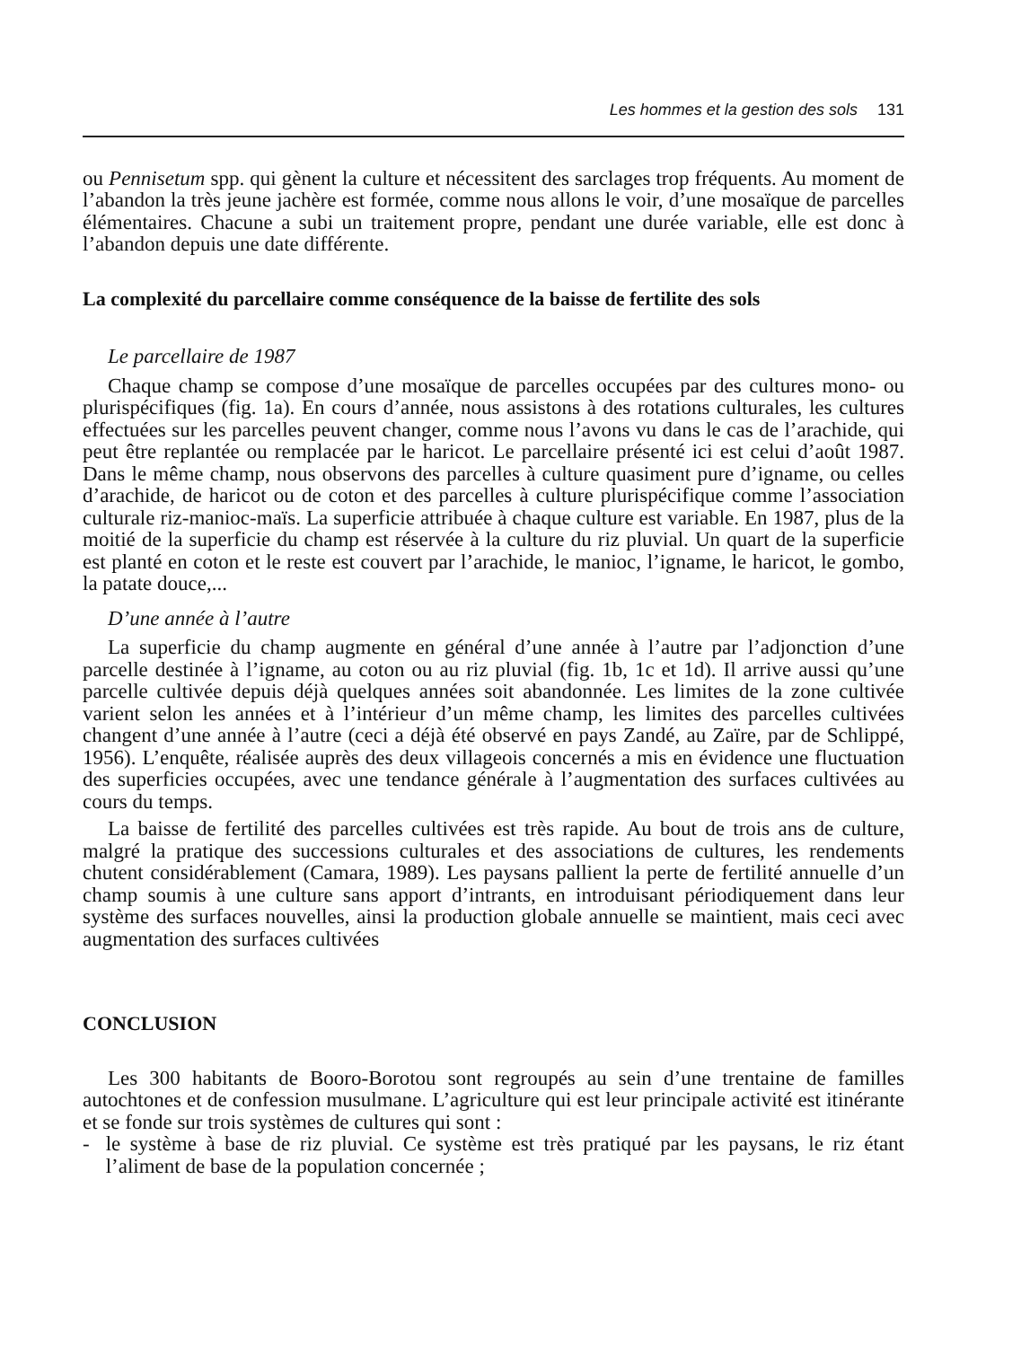Les hommes et la gestion des sols 131
ou Pennisetum spp. qui gènent la culture et nécessitent des sarclages trop fréquents. Au moment de l’abandon la très jeune jachère est formée, comme nous allons le voir, d’une mosaïque de parcelles élémentaires. Chacune a subi un traitement propre, pendant une durée variable, elle est donc à l’abandon depuis une date différente.
La complexité du parcellaire comme conséquence de la baisse de fertilite des sols
Le parcellaire de 1987
Chaque champ se compose d’une mosaïque de parcelles occupées par des cultures mono- ou plurispécifiques (fig. 1a). En cours d’année, nous assistons à des rotations culturales, les cultures effectuées sur les parcelles peuvent changer, comme nous l’avons vu dans le cas de l’arachide, qui peut être replantée ou remplacée par le haricot. Le parcellaire présenté ici est celui d’août 1987. Dans le même champ, nous observons des parcelles à culture quasiment pure d’igname, ou celles d’arachide, de haricot ou de coton et des parcelles à culture plurispécifique comme l’association culturale riz-manioc-maïs. La superficie attribuée à chaque culture est variable. En 1987, plus de la moitié de la superficie du champ est réservée à la culture du riz pluvial. Un quart de la superficie est planté en coton et le reste est couvert par l’arachide, le manioc, l’igname, le haricot, le gombo, la patate douce,...
D’une année à l’autre
La superficie du champ augmente en général d’une année à l’autre par l’adjonction d’une parcelle destinée à l’igname, au coton ou au riz pluvial (fig. 1b, 1c et 1d). Il arrive aussi qu’une parcelle cultivée depuis déjà quelques années soit abandonnée. Les limites de la zone cultivée varient selon les années et à l’intérieur d’un même champ, les limites des parcelles cultivées changent d’une année à l’autre (ceci a déjà été observé en pays Zandé, au Zaïre, par de Schlippé, 1956). L’enquête, réalisée auprès des deux villageois concernés a mis en évidence une fluctuation des superficies occupées, avec une tendance générale à l’augmentation des surfaces cultivées au cours du temps.
La baisse de fertilité des parcelles cultivées est très rapide. Au bout de trois ans de culture, malgré la pratique des successions culturales et des associations de cultures, les rendements chutent considérablement (Camara, 1989). Les paysans pallient la perte de fertilité annuelle d’un champ soumis à une culture sans apport d’intrants, en introduisant périodiquement dans leur système des surfaces nouvelles, ainsi la production globale annuelle se maintient, mais ceci avec augmentation des surfaces cultivées
CONCLUSION
Les 300 habitants de Booro-Borotou sont regroupés au sein d’une trentaine de familles autochtones et de confession musulmane. L’agriculture qui est leur principale activité est itinérante et se fonde sur trois systèmes de cultures qui sont :
- le système à base de riz pluvial. Ce système est très pratiqué par les paysans, le riz étant l’aliment de base de la population concernée ;